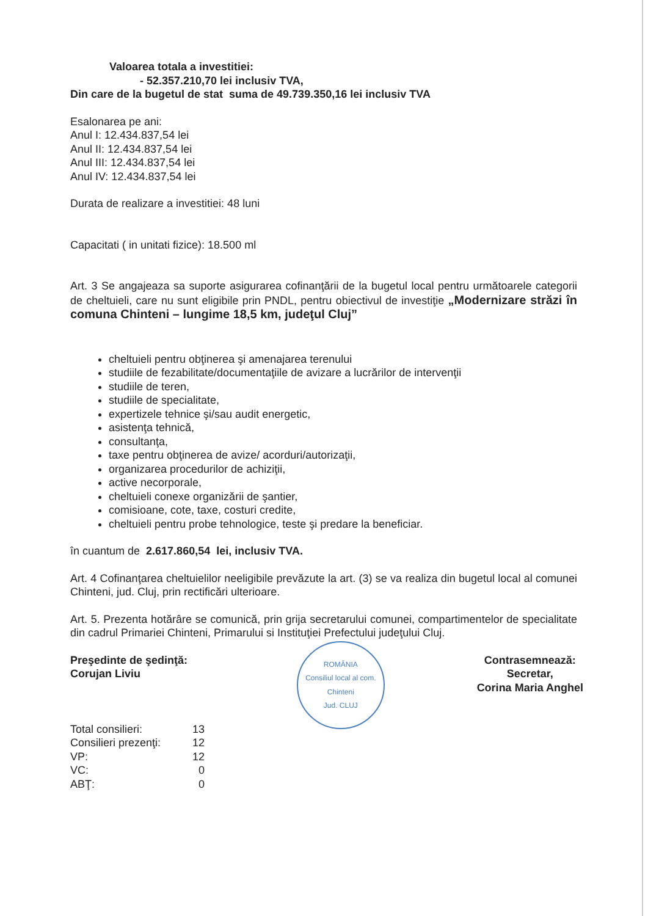Valoarea totala a investitiei:
- 52.357.210,70 lei inclusiv TVA,
Din care de la bugetul de stat suma de 49.739.350,16 lei inclusiv TVA
Esalonarea pe ani:
Anul I: 12.434.837,54 lei
Anul II: 12.434.837,54 lei
Anul III: 12.434.837,54 lei
Anul IV: 12.434.837,54 lei
Durata de realizare a investitiei: 48 luni
Capacitati ( in unitati fizice): 18.500 ml
Art. 3 Se angajeaza sa suporte asigurarea cofinanţării de la bugetul local pentru următoarele categorii de cheltuieli, care nu sunt eligibile prin PNDL, pentru obiectivul de investiţie „Modernizare străzi în comuna Chinteni – lungime 18,5 km, judeţul Cluj”
cheltuieli pentru obţinerea şi amenajarea terenului
studiile de fezabilitate/documentaţiile de avizare a lucrărilor de intervenţii
studiile de teren,
studiile de specialitate,
expertizele tehnice şi/sau audit energetic,
asistenţa tehnică,
consultanţa,
taxe pentru obţinerea de avize/ acorduri/autorizaţii,
organizarea procedurilor de achiziţii,
active necorporale,
cheltuieli conexe organizării de şantier,
comisioane, cote, taxe, costuri credite,
cheltuieli pentru probe tehnologice, teste şi predare la beneficiar.
în cuantum de 2.617.860,54 lei, inclusiv TVA.
Art. 4 Cofinanţarea cheltuielilor neeligibile prevăzute la art. (3) se va realiza din bugetul local al comunei Chinteni, jud. Cluj, prin rectificări ulterioare.
Art. 5. Prezenta hotărâre se comunică, prin grija secretarului comunei, compartimentelor de specialitate din cadrul Primariei Chinteni, Primarului si Instituţiei Prefectului judeţului Cluj.
Preşedinte de şedinţă:
Corujan Liviu
| Total consilieri: | 13 |
| Consilieri prezenţi: | 12 |
| VP: | 12 |
| VC: | 0 |
| ABŢ: | 0 |
ROMÂNIA
Consiliul local al com. Chinteni
Jud. CLUJ
Contrasemnează:
Secretar,
Corina Maria Anghel